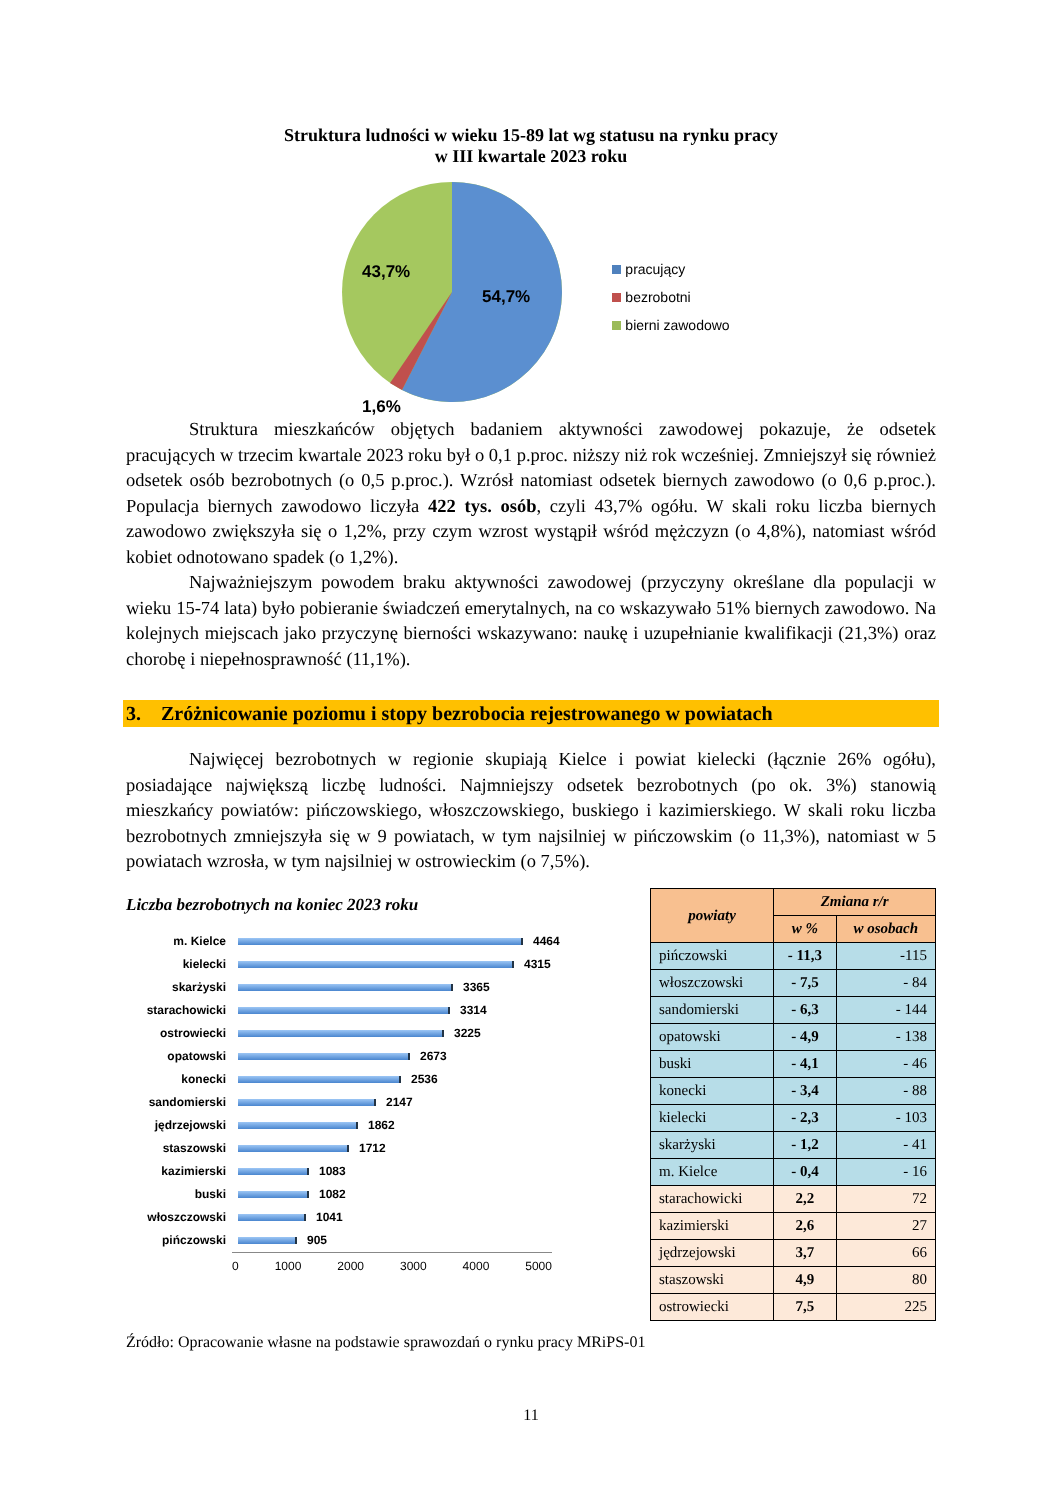Struktura ludności w wieku 15-89 lat wg statusu na rynku pracy
w III kwartale 2023 roku
54,7%
43,7%
1,6%
pracujący
bezrobotni
bierni zawodowo
Struktura mieszkańców objętych badaniem aktywności zawodowej pokazuje, że odsetek pracujących w trzecim kwartale 2023 roku był o 0,1 p.proc. niższy niż rok wcześniej. Zmniejszył się również odsetek osób bezrobotnych (o 0,5 p.proc.). Wzrósł natomiast odsetek biernych zawodowo (o 0,6 p.proc.). Populacja biernych zawodowo liczyła 422 tys. osób, czyli 43,7% ogółu. W skali roku liczba biernych zawodowo zwiększyła się o 1,2%, przy czym wzrost wystąpił wśród mężczyzn (o 4,8%), natomiast wśród kobiet odnotowano spadek (o 1,2%).
Najważniejszym powodem braku aktywności zawodowej (przyczyny określane dla populacji w wieku 15-74 lata) było pobieranie świadczeń emerytalnych, na co wskazywało 51% biernych zawodowo. Na kolejnych miejscach jako przyczynę bierności wskazywano: naukę i uzupełnianie kwalifikacji (21,3%) oraz chorobę i niepełnosprawność (11,1%).
3. Zróżnicowanie poziomu i stopy bezrobocia rejestrowanego w powiatach
Najwięcej bezrobotnych w regionie skupiają Kielce i powiat kielecki (łącznie 26% ogółu), posiadające największą liczbę ludności. Najmniejszy odsetek bezrobotnych (po ok. 3%) stanowią mieszkańcy powiatów: pińczowskiego, włoszczowskiego, buskiego i kazimierskiego. W skali roku liczba bezrobotnych zmniejszyła się w 9 powiatach, w tym najsilniej w pińczowskim (o 11,3%), natomiast w 5 powiatach wzrosła, w tym najsilniej w ostrowieckim (o 7,5%).
Liczba bezrobotnych na koniec 2023 roku
m. Kielce 4464
kielecki 4315
skarżyski 3365
starachowicki 3314
ostrowiecki 3225
opatowski 2673
konecki 2536
sandomierski 2147
jędrzejowski 1862
staszowski 1712
kazimierski 1083
buski 1082
włoszczowski 1041
pińczowski 905
0 1000 2000 3000 4000 5000
| powiaty | Zmiana r/r | |
| --- | --- | --- |
| | w % | w osobach |
| pińczowski | - 11,3 | -115 |
| włoszczowski | - 7,5 | - 84 |
| sandomierski | - 6,3 | - 144 |
| opatowski | - 4,9 | - 138 |
| buski | - 4,1 | - 46 |
| konecki | - 3,4 | - 88 |
| kielecki | - 2,3 | - 103 |
| skarżyski | - 1,2 | - 41 |
| m. Kielce | - 0,4 | - 16 |
| starachowicki | 2,2 | 72 |
| kazimierski | 2,6 | 27 |
| jędrzejowski | 3,7 | 66 |
| staszowski | 4,9 | 80 |
| ostrowiecki | 7,5 | 225 |
Źródło: Opracowanie własne na podstawie sprawozdań o rynku pracy MRiPS-01
11